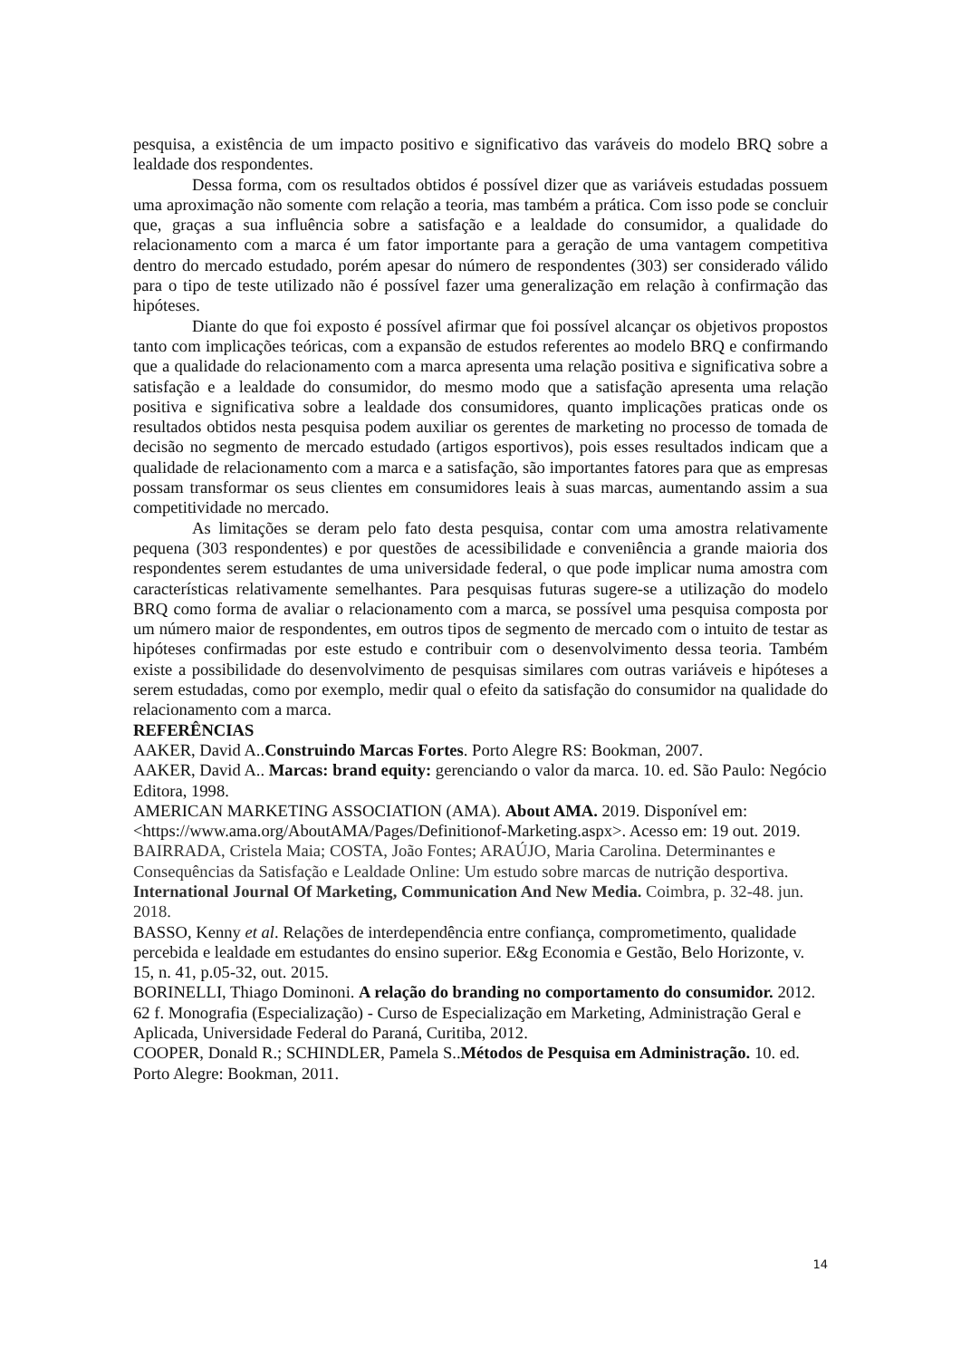pesquisa, a existência de um impacto positivo e significativo das varáveis do modelo BRQ sobre a lealdade dos respondentes.
Dessa forma, com os resultados obtidos é possível dizer que as variáveis estudadas possuem uma aproximação não somente com relação a teoria, mas também a prática. Com isso pode se concluir que, graças a sua influência sobre a satisfação e a lealdade do consumidor, a qualidade do relacionamento com a marca é um fator importante para a geração de uma vantagem competitiva dentro do mercado estudado, porém apesar do número de respondentes (303) ser considerado válido para o tipo de teste utilizado não é possível fazer uma generalização em relação à confirmação das hipóteses.
Diante do que foi exposto é possível afirmar que foi possível alcançar os objetivos propostos tanto com implicações teóricas, com a expansão de estudos referentes ao modelo BRQ e confirmando que a qualidade do relacionamento com a marca apresenta uma relação positiva e significativa sobre a satisfação e a lealdade do consumidor, do mesmo modo que a satisfação apresenta uma relação positiva e significativa sobre a lealdade dos consumidores, quanto implicações praticas onde os resultados obtidos nesta pesquisa podem auxiliar os gerentes de marketing no processo de tomada de decisão no segmento de mercado estudado (artigos esportivos), pois esses resultados indicam que a qualidade de relacionamento com a marca e a satisfação, são importantes fatores para que as empresas possam transformar os seus clientes em consumidores leais à suas marcas, aumentando assim a sua competitividade no mercado.
As limitações se deram pelo fato desta pesquisa, contar com uma amostra relativamente pequena (303 respondentes) e por questões de acessibilidade e conveniência a grande maioria dos respondentes serem estudantes de uma universidade federal, o que pode implicar numa amostra com características relativamente semelhantes. Para pesquisas futuras sugere-se a utilização do modelo BRQ como forma de avaliar o relacionamento com a marca, se possível uma pesquisa composta por um número maior de respondentes, em outros tipos de segmento de mercado com o intuito de testar as hipóteses confirmadas por este estudo e contribuir com o desenvolvimento dessa teoria. Também existe a possibilidade do desenvolvimento de pesquisas similares com outras variáveis e hipóteses a serem estudadas, como por exemplo, medir qual o efeito da satisfação do consumidor na qualidade do relacionamento com a marca.
REFERÊNCIAS
AAKER, David A..Construindo Marcas Fortes. Porto Alegre RS: Bookman, 2007.
AAKER, David A.. Marcas: brand equity: gerenciando o valor da marca. 10. ed. São Paulo: Negócio Editora, 1998.
AMERICAN MARKETING ASSOCIATION (AMA). About AMA. 2019. Disponível em: <https://www.ama.org/AboutAMA/Pages/Definitionof-Marketing.aspx>. Acesso em: 19 out. 2019.
BAIRRADA, Cristela Maia; COSTA, João Fontes; ARAÚJO, Maria Carolina. Determinantes e Consequências da Satisfação e Lealdade Online: Um estudo sobre marcas de nutrição desportiva. International Journal Of Marketing, Communication And New Media. Coimbra, p. 32-48. jun. 2018.
BASSO, Kenny et al. Relações de interdependência entre confiança, comprometimento, qualidade percebida e lealdade em estudantes do ensino superior. E&g Economia e Gestão, Belo Horizonte, v. 15, n. 41, p.05-32, out. 2015.
BORINELLI, Thiago Dominoni. A relação do branding no comportamento do consumidor. 2012. 62 f. Monografia (Especialização) - Curso de Especialização em Marketing, Administração Geral e Aplicada, Universidade Federal do Paraná, Curitiba, 2012.
COOPER, Donald R.; SCHINDLER, Pamela S..Métodos de Pesquisa em Administração. 10. ed. Porto Alegre: Bookman, 2011.
14